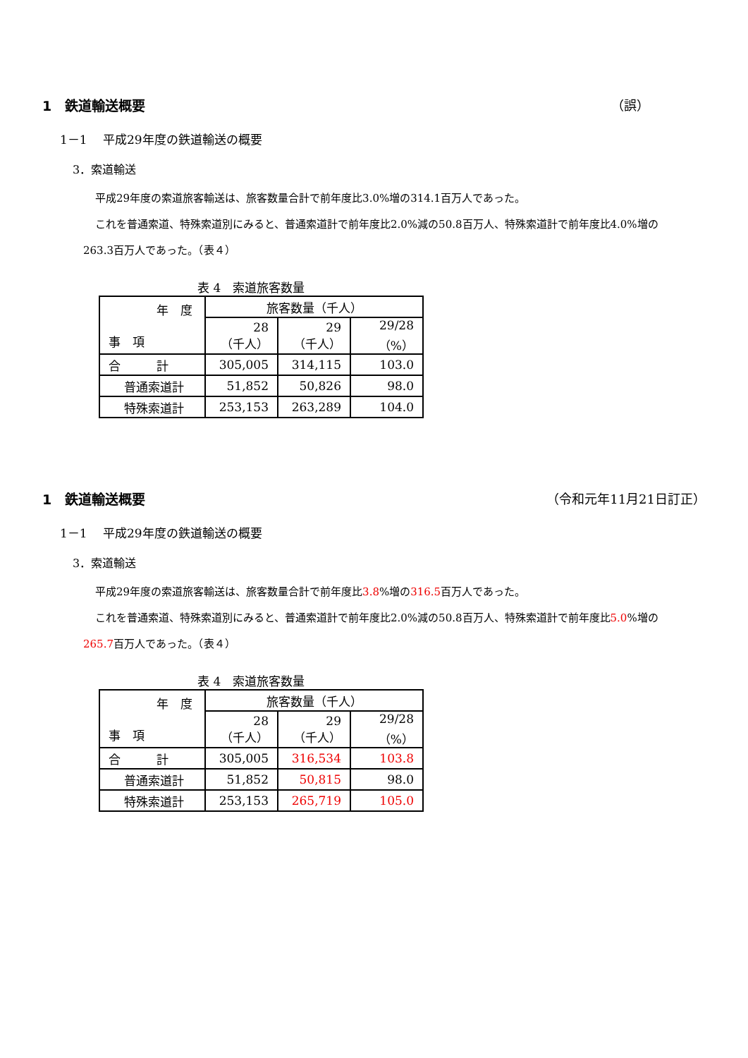1　鉄道輸送概要 （誤）
1－1　 平成29年度の鉄道輸送の概要
3．索道輸送
平成29年度の索道旅客輸送は、旅客数量合計で前年度比3.0%増の314.1百万人であった。
これを普通索道、特殊索道別にみると、普通索道計で前年度比2.0%減の50.8百万人、特殊索道計で前年度比4.0%増の263.3百万人であった。（表４）
表 4　索道旅客数量
| 年 度 事 項 | 旅客数量（千人） | | |
| | 28 （千人） | 29 （千人） | 29/28 （%） |
| 合 計 | 305,005 | 314,115 | 103.0 |
| 普通索道計 | 51,852 | 50,826 | 98.0 |
| 特殊索道計 | 253,153 | 263,289 | 104.0 |
1　鉄道輸送概要 （令和元年11月21日訂正）
1－1　 平成29年度の鉄道輸送の概要
3．索道輸送
平成29年度の索道旅客輸送は、旅客数量合計で前年度比3.8%増の316.5百万人であった。
これを普通索道、特殊索道別にみると、普通索道計で前年度比2.0%減の50.8百万人、特殊索道計で前年度比5.0%増の265.7百万人であった。（表４）
表 4　索道旅客数量
| 年 度 事 項 | 旅客数量（千人） | | |
| | 28 （千人） | 29 （千人） | 29/28 （%） |
| 合 計 | 305,005 | 316,534 | 103.8 |
| 普通索道計 | 51,852 | 50,815 | 98.0 |
| 特殊索道計 | 253,153 | 265,719 | 105.0 |